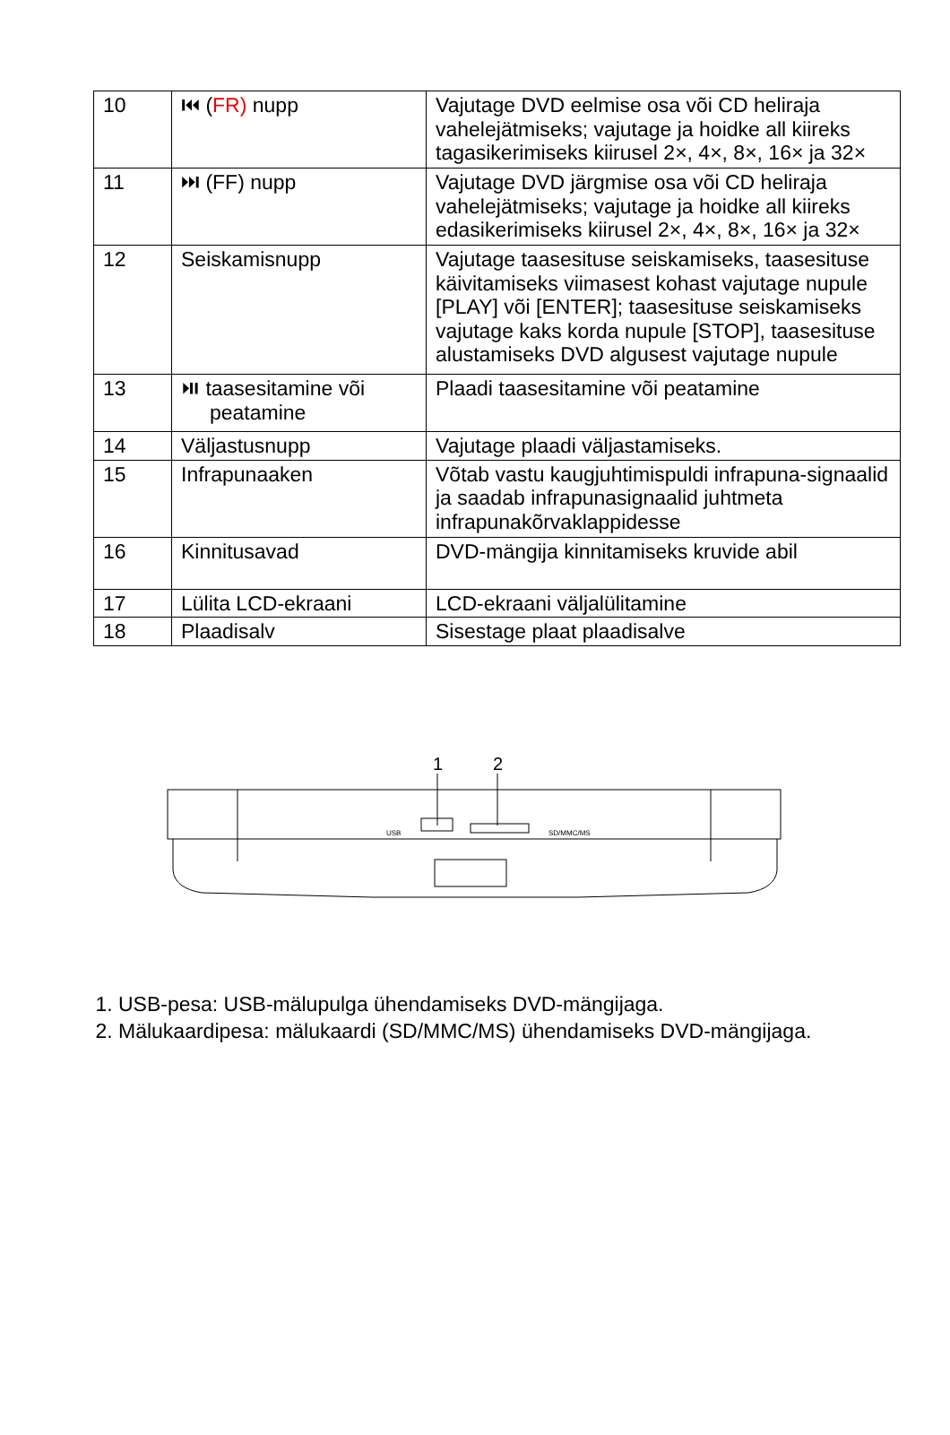| 10 | ⏮ ( FR) nupp | Vajutage DVD eelmise osa või CD heliraja vahelejätmiseks; vajutage ja hoidke all kiireks tagasikerimiseks kiirusel 2×, 4×, 8×, 16× ja 32× |
| 11 | ⏭ (FF) nupp | Vajutage DVD järgmise osa või CD heliraja vahelejätmiseks; vajutage ja hoidke all kiireks edasikerimiseks kiirusel 2×, 4×, 8×, 16× ja 32× |
| 12 | Seiskamisnupp | Vajutage taasesituse seiskamiseks, taasesituse käivitamiseks viimasest kohast vajutage nupule [PLAY] või [ENTER]; taasesituse seiskamiseks vajutage kaks korda nupule [STOP], taasesituse alustamiseks DVD algusest vajutage nupule |
| 13 | ⏯ taasesitamine või peatamine | Plaadi taasesitamine või peatamine |
| 14 | Väljastusnupp | Vajutage plaadi väljastamiseks. |
| 15 | Infrapunaaken | Võtab vastu kaugjuhtimispuldi infrapuna-signaalid ja saadab infrapunasignaalid juhtmeta infrapunakõrvaklappidesse |
| 16 | Kinnitusavad | DVD-mängija kinnitamiseks kruvide abil |
| 17 | Lülita LCD-ekraani | LCD-ekraani väljalülitamine |
| 18 | Plaadisalv | Sisestage plaat plaadisalve |
1
2
USB
SD/MMC/MS
1. USB-pesa: USB-mälupulga ühendamiseks DVD-mängijaga.
2. Mälukaardipesa: mälukaardi (SD/MMC/MS) ühendamiseks DVD-mängijaga.